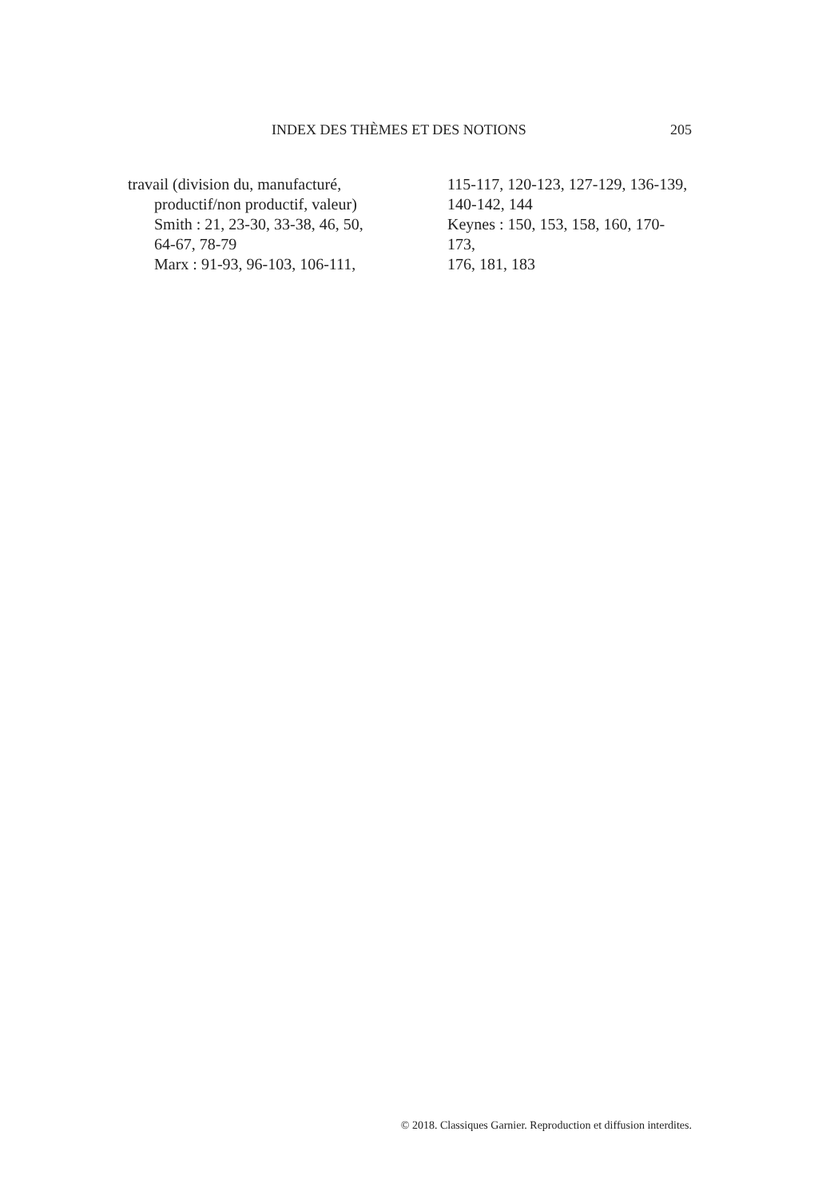INDEX DES THÈMES ET DES NOTIONS 205
travail (division du, manufacturé,
productif/non productif, valeur)
Smith : 21, 23-30, 33-38, 46, 50,
64-67, 78-79
Marx : 91-93, 96-103, 106-111,
115-117, 120-123, 127-129, 136-139,
140-142, 144
Keynes : 150, 153, 158, 160, 170-173,
176, 181, 183
© 2018. Classiques Garnier. Reproduction et diffusion interdites.